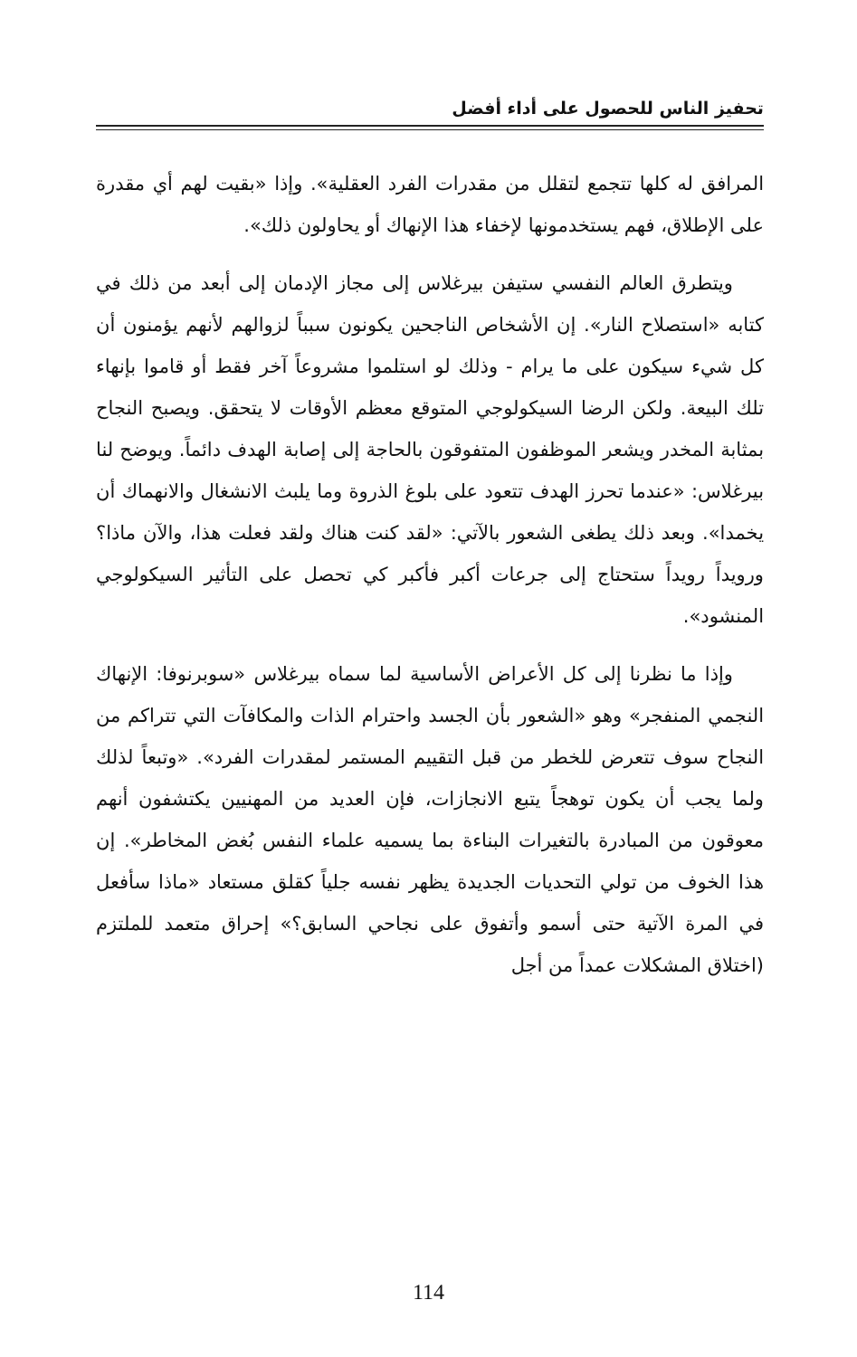تحفيز الناس للحصول على أداء أفضل
المرافق له كلها تتجمع لتقلل من مقدرات الفرد العقلية». وإذا «بقيت لهم أي مقدرة على الإطلاق، فهم يستخدمونها لإخفاء هذا الإنهاك أو يحاولون ذلك».
ويتطرق العالم النفسي ستيفن بيرغلاس إلى مجاز الإدمان إلى أبعد من ذلك في كتابه «استصلاح النار». إن الأشخاص الناجحين يكونون سبباً لزوالهم لأنهم يؤمنون أن كل شيء سيكون على ما يرام - وذلك لو استلموا مشروعاً آخر فقط أو قاموا بإنهاء تلك البيعة. ولكن الرضا السيكولوجي المتوقع معظم الأوقات لا يتحقق. ويصبح النجاح بمثابة المخدر ويشعر الموظفون المتفوقون بالحاجة إلى إصابة الهدف دائماً. ويوضح لنا بيرغلاس: «عندما تحرز الهدف تتعود على بلوغ الذروة وما يلبث الانشغال والانهماك أن يخمدا». وبعد ذلك يطغى الشعور بالآتي: «لقد كنت هناك ولقد فعلت هذا، والآن ماذا؟ ورويداً رويداً ستحتاج إلى جرعات أكبر فأكبر كي تحصل على التأثير السيكولوجي المنشود».
وإذا ما نظرنا إلى كل الأعراض الأساسية لما سماه بيرغلاس «سوبرنوفا: الإنهاك النجمي المنفجر» وهو «الشعور بأن الجسد واحترام الذات والمكافآت التي تتراكم من النجاح سوف تتعرض للخطر من قبل التقييم المستمر لمقدرات الفرد». «وتبعاً لذلك ولما يجب أن يكون توهجاً يتبع الانجازات، فإن العديد من المهنيين يكتشفون أنهم معوقون من المبادرة بالتغيرات البناءة بما يسميه علماء النفس بُغض المخاطر». إن هذا الخوف من تولي التحديات الجديدة يظهر نفسه جلياً كقلق مستعاد «ماذا سأفعل في المرة الآتية حتى أسمو وأتفوق على نجاحي السابق؟» إحراق متعمد للملتزم (اختلاق المشكلات عمداً من أجل
114